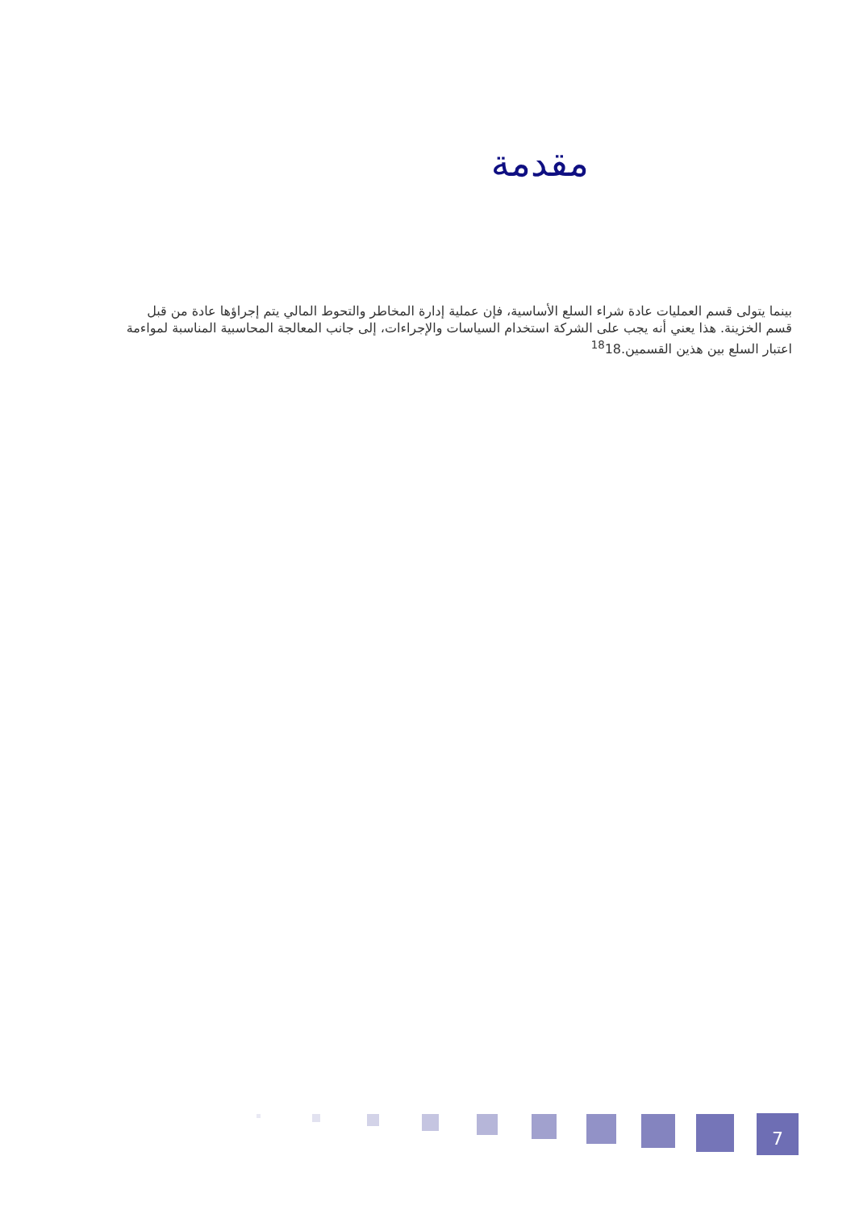مقدمة
بينما يتولى قسم العمليات عادة شراء السلع الأساسية، فإن عملية إدارة المخاطر والتحوط المالي يتم إجراؤها عادة من قبل قسم الخزينة. هذا يعني أنه يجب على الشركة استخدام السياسات والإجراءات، إلى جانب المعالجة المحاسبية المناسبة لمواءمة اعتبار السلع بين هذين القسمين.<sup>18</sup>18
7